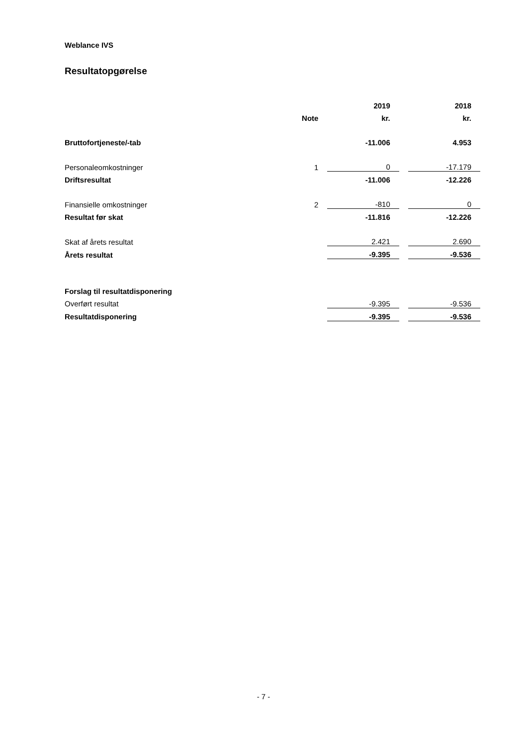Weblance IVS
Resultatopgørelse
| | | 2019 | | 2018 |
| --- | --- | --- | --- | --- |
| | Note | kr. | | kr. |
| Bruttofortjeneste/-tab | | -11.006 | | 4.953 |
| Personaleomkostninger | 1 | 0 | | -17.179 |
| Driftsresultat | | -11.006 | | -12.226 |
| Finansielle omkostninger | 2 | -810 | | 0 |
| Resultat før skat | | -11.816 | | -12.226 |
| Skat af årets resultat | | 2.421 | | 2.690 |
| Årets resultat | | -9.395 | | -9.536 |
| Forslag til resultatdisponering | | | | |
| Overført resultat | | -9.395 | | -9.536 |
| Resultatdisponering | | -9.395 | | -9.536 |
- 7 -